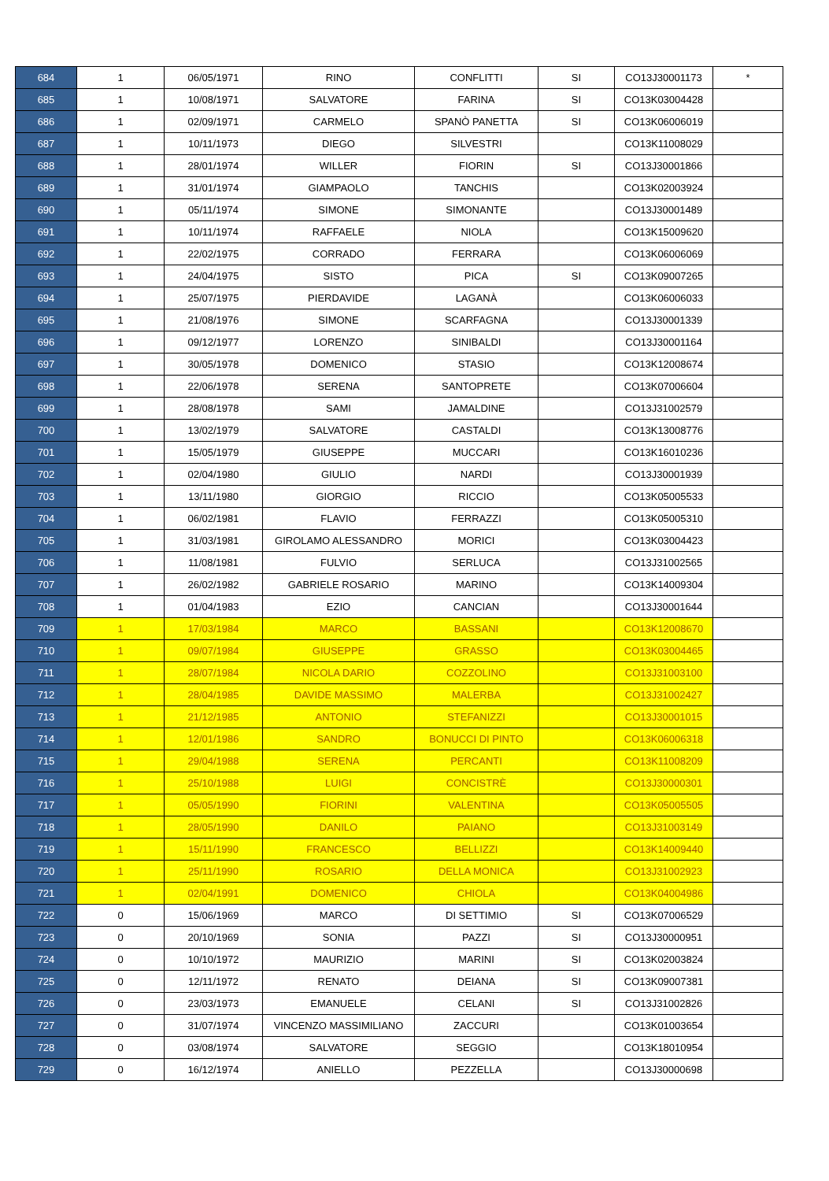| 684 | 1 | 06/05/1971 | RINO | CONFLITTI | SI | CO13J30001173 | * |
| 685 | 1 | 10/08/1971 | SALVATORE | FARINA | SI | CO13K03004428 | |
| 686 | 1 | 02/09/1971 | CARMELO | SPANÒ PANETTA | SI | CO13K06006019 | |
| 687 | 1 | 10/11/1973 | DIEGO | SILVESTRI | | CO13K11008029 | |
| 688 | 1 | 28/01/1974 | WILLER | FIORIN | SI | CO13J30001866 | |
| 689 | 1 | 31/01/1974 | GIAMPAOLO | TANCHIS | | CO13K02003924 | |
| 690 | 1 | 05/11/1974 | SIMONE | SIMONANTE | | CO13J30001489 | |
| 691 | 1 | 10/11/1974 | RAFFAELE | NIOLA | | CO13K15009620 | |
| 692 | 1 | 22/02/1975 | CORRADO | FERRARA | | CO13K06006069 | |
| 693 | 1 | 24/04/1975 | SISTO | PICA | SI | CO13K09007265 | |
| 694 | 1 | 25/07/1975 | PIERDAVIDE | LAGANÀ | | CO13K06006033 | |
| 695 | 1 | 21/08/1976 | SIMONE | SCARFAGNA | | CO13J30001339 | |
| 696 | 1 | 09/12/1977 | LORENZO | SINIBALDI | | CO13J30001164 | |
| 697 | 1 | 30/05/1978 | DOMENICO | STASIO | | CO13K12008674 | |
| 698 | 1 | 22/06/1978 | SERENA | SANTOPRETE | | CO13K07006604 | |
| 699 | 1 | 28/08/1978 | SAMI | JAMALDINE | | CO13J31002579 | |
| 700 | 1 | 13/02/1979 | SALVATORE | CASTALDI | | CO13K13008776 | |
| 701 | 1 | 15/05/1979 | GIUSEPPE | MUCCARI | | CO13K16010236 | |
| 702 | 1 | 02/04/1980 | GIULIO | NARDI | | CO13J30001939 | |
| 703 | 1 | 13/11/1980 | GIORGIO | RICCIO | | CO13K05005533 | |
| 704 | 1 | 06/02/1981 | FLAVIO | FERRAZZI | | CO13K05005310 | |
| 705 | 1 | 31/03/1981 | GIROLAMO ALESSANDRO | MORICI | | CO13K03004423 | |
| 706 | 1 | 11/08/1981 | FULVIO | SERLUCA | | CO13J31002565 | |
| 707 | 1 | 26/02/1982 | GABRIELE ROSARIO | MARINO | | CO13K14009304 | |
| 708 | 1 | 01/04/1983 | EZIO | CANCIAN | | CO13J30001644 | |
| 709 | 1 | 17/03/1984 | MARCO | BASSANI | | CO13K12008670 | |
| 710 | 1 | 09/07/1984 | GIUSEPPE | GRASSO | | CO13K03004465 | |
| 711 | 1 | 28/07/1984 | NICOLA DARIO | COZZOLINO | | CO13J31003100 | |
| 712 | 1 | 28/04/1985 | DAVIDE MASSIMO | MALERBA | | CO13J31002427 | |
| 713 | 1 | 21/12/1985 | ANTONIO | STEFANIZZI | | CO13J30001015 | |
| 714 | 1 | 12/01/1986 | SANDRO | BONUCCI DI PINTO | | CO13K06006318 | |
| 715 | 1 | 29/04/1988 | SERENA | PERCANTI | | CO13K11008209 | |
| 716 | 1 | 25/10/1988 | LUIGI | CONCISTRÈ | | CO13J30000301 | |
| 717 | 1 | 05/05/1990 | FIORINI | VALENTINA | | CO13K05005505 | |
| 718 | 1 | 28/05/1990 | DANILO | PAIANO | | CO13J31003149 | |
| 719 | 1 | 15/11/1990 | FRANCESCO | BELLIZZI | | CO13K14009440 | |
| 720 | 1 | 25/11/1990 | ROSARIO | DELLA MONICA | | CO13J31002923 | |
| 721 | 1 | 02/04/1991 | DOMENICO | CHIOLA | | CO13K04004986 | |
| 722 | 0 | 15/06/1969 | MARCO | DI SETTIMIO | SI | CO13K07006529 | |
| 723 | 0 | 20/10/1969 | SONIA | PAZZI | SI | CO13J30000951 | |
| 724 | 0 | 10/10/1972 | MAURIZIO | MARINI | SI | CO13K02003824 | |
| 725 | 0 | 12/11/1972 | RENATO | DEIANA | SI | CO13K09007381 | |
| 726 | 0 | 23/03/1973 | EMANUELE | CELANI | SI | CO13J31002826 | |
| 727 | 0 | 31/07/1974 | VINCENZO MASSIMILIANO | ZACCURI | | CO13K01003654 | |
| 728 | 0 | 03/08/1974 | SALVATORE | SEGGIO | | CO13K18010954 | |
| 729 | 0 | 16/12/1974 | ANIELLO | PEZZELLA | | CO13J30000698 | |